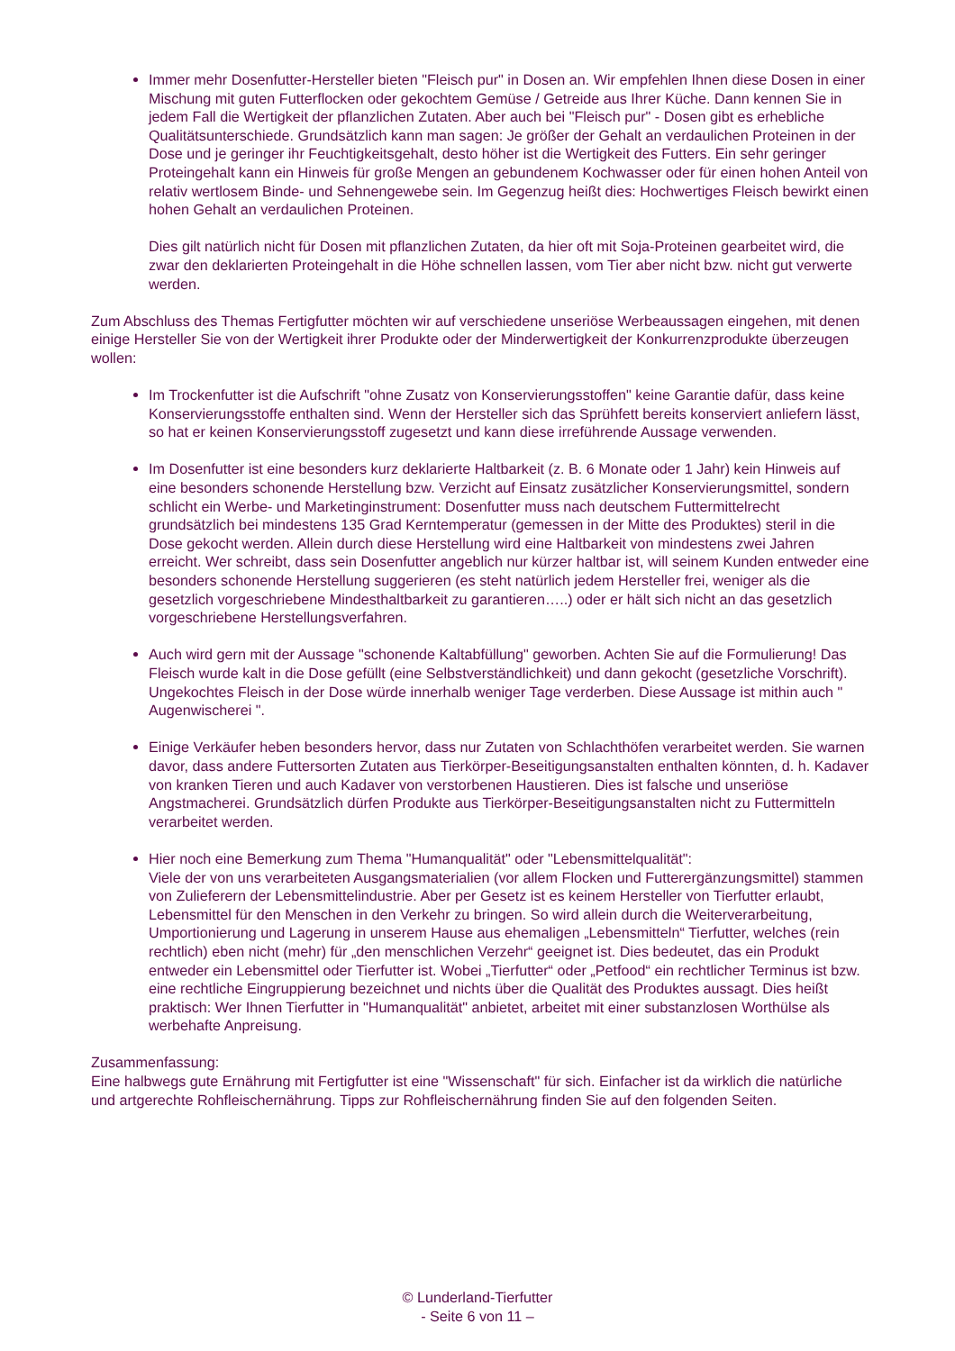Immer mehr Dosenfutter-Hersteller bieten "Fleisch pur" in Dosen an. Wir empfehlen Ihnen diese Dosen in einer Mischung mit guten Futterflocken oder gekochtem Gemüse / Getreide aus Ihrer Küche. Dann kennen Sie in jedem Fall die Wertigkeit der pflanzlichen Zutaten. Aber auch bei "Fleisch pur" - Dosen gibt es erhebliche Qualitätsunterschiede. Grundsätzlich kann man sagen: Je größer der Gehalt an verdaulichen Proteinen in der Dose und je geringer ihr Feuchtigkeitsgehalt, desto höher ist die Wertigkeit des Futters. Ein sehr geringer Proteingehalt kann ein Hinweis für große Mengen an gebundenem Kochwasser oder für einen hohen Anteil von relativ wertlosem Binde- und Sehnengewebe sein. Im Gegenzug heißt dies: Hochwertiges Fleisch bewirkt einen hohen Gehalt an verdaulichen Proteinen.
Dies gilt natürlich nicht für Dosen mit pflanzlichen Zutaten, da hier oft mit Soja-Proteinen gearbeitet wird, die zwar den deklarierten Proteingehalt in die Höhe schnellen lassen, vom Tier aber nicht bzw. nicht gut verwerte werden.
Zum Abschluss des Themas Fertigfutter möchten wir auf verschiedene unseriöse Werbeaussagen eingehen, mit denen einige Hersteller Sie von der Wertigkeit ihrer Produkte oder der Minderwertigkeit der Konkurrenzprodukte überzeugen wollen:
Im Trockenfutter ist die Aufschrift "ohne Zusatz von Konservierungsstoffen" keine Garantie dafür, dass keine Konservierungsstoffe enthalten sind. Wenn der Hersteller sich das Sprühfett bereits konserviert anliefern lässt, so hat er keinen Konservierungsstoff zugesetzt und kann diese irreführende Aussage verwenden.
Im Dosenfutter ist eine besonders kurz deklarierte Haltbarkeit (z. B. 6 Monate oder 1 Jahr) kein Hinweis auf eine besonders schonende Herstellung bzw. Verzicht auf Einsatz zusätzlicher Konservierungsmittel, sondern schlicht ein Werbe- und Marketinginstrument: Dosenfutter muss nach deutschem Futtermittelrecht grundsätzlich bei mindestens 135 Grad Kerntemperatur (gemessen in der Mitte des Produktes) steril in die Dose gekocht werden. Allein durch diese Herstellung wird eine Haltbarkeit von mindestens zwei Jahren
erreicht. Wer schreibt, dass sein Dosenfutter angeblich nur kürzer haltbar ist, will seinem Kunden entweder eine besonders schonende Herstellung suggerieren (es steht natürlich jedem Hersteller frei, weniger als die gesetzlich vorgeschriebene Mindesthaltbarkeit zu garantieren…..) oder er hält sich nicht an das gesetzlich vorgeschriebene Herstellungsverfahren.
Auch wird gern mit der Aussage "schonende Kaltabfüllung" geworben. Achten Sie auf die Formulierung! Das Fleisch wurde kalt in die Dose gefüllt (eine Selbstverständlichkeit) und dann gekocht (gesetzliche Vorschrift). Ungekochtes Fleisch in der Dose würde innerhalb weniger Tage verderben. Diese Aussage ist mithin auch " Augenwischerei ".
Einige Verkäufer heben besonders hervor, dass nur Zutaten von Schlachthöfen verarbeitet werden. Sie warnen davor, dass andere Futtersorten Zutaten aus Tierkörper-Beseitigungsanstalten enthalten könnten, d. h. Kadaver von kranken Tieren und auch Kadaver von verstorbenen Haustieren. Dies ist falsche und unseriöse Angstmacherei. Grundsätzlich dürfen Produkte aus Tierkörper-Beseitigungsanstalten nicht zu Futtermitteln verarbeitet werden.
Hier noch eine Bemerkung zum Thema "Humanqualität" oder "Lebensmittelqualität":
Viele der von uns verarbeiteten Ausgangsmaterialien (vor allem Flocken und Futterergänzungsmittel) stammen von Zulieferern der Lebensmittelindustrie. Aber per Gesetz ist es keinem Hersteller von Tierfutter erlaubt, Lebensmittel für den Menschen in den Verkehr zu bringen. So wird allein durch die Weiterverarbeitung, Umportionierung und Lagerung in unserem Hause aus ehemaligen „Lebensmitteln“ Tierfutter, welches (rein rechtlich) eben nicht (mehr) für „den menschlichen Verzehr“ geeignet ist. Dies bedeutet, das ein Produkt entweder ein Lebensmittel oder Tierfutter ist. Wobei „Tierfutter“ oder „Petfood“ ein rechtlicher Terminus ist bzw. eine rechtliche Eingruppierung bezeichnet und nichts über die Qualität des Produktes aussagt. Dies heißt praktisch: Wer Ihnen Tierfutter in "Humanqualität" anbietet, arbeitet mit einer substanzlosen Worthülse als werbehafte Anpreisung.
Zusammenfassung:
Eine halbwegs gute Ernährung mit Fertigfutter ist eine "Wissenschaft" für sich. Einfacher ist da wirklich die natürliche und artgerechte Rohfleischernährung. Tipps zur Rohfleischernährung finden Sie auf den folgenden Seiten.
© Lunderland-Tierfutter
- Seite 6 von 11 –